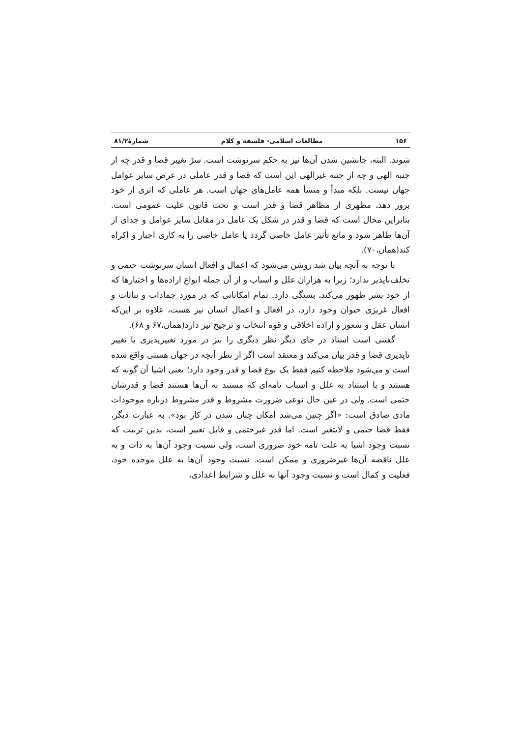۱۵۶ مطالعات اسلامی- فلسفه و کلام شمارۀ۸۱/۲
شوند. البته، جانشین شدن آن‌ها نیز به حکم سرنوشت است. سرّ تغییر قضا و قدر چه از جنبه الهی و چه از جنبه غیرالهی این است که قضا و قدر عاملی در عرض سایر عوامل جهان نیست. بلکه مبدأ و منشأ همه عامل‌های جهان است. هر عاملی که اثری از خود بروز دهد، مظهری از مظاهر قضا و قدر است و تحت قانون علیت عمومی است. بنابراین محال است که قضا و قدر در شکل یک عامل در مقابل سایر عوامل و جدای از آن‌ها ظاهر شود و مانع تأثیر عامل خاصی گردد یا عامل خاصی را به کاری اجبار و اکراه کند(همان،۷۰).
با توجه به آنچه بیان شد روشن می‌شود که اعمال و افعال انسان سرنوشت حتمی و تخلف‌ناپذیر ندارد؛ زیرا به هزاران علل و اسباب و از آن جمله انواع اراده‌ها و اختیارها که از خود بشر ظهور می‌کند، بستگی دارد. تمام امکاناتی که در مورد جمادات و نباتات و افعال غریزی حیوان وجود دارد، در افعال و اعمال انسان نیز هست، علاوه بر این‌که انسان عقل و شعور و اراده اخلاقی و قوه انتخاب و ترجیح نیز دارد(همان،۶۷ و ۶۸).
گفتنی است استاد در جای دیگر نظر دیگری را نیز در مورد تغییرپذیری یا تغییر ناپذیری قضا و قدر بیان می‌کند و معتقد است اگر از نظر آنچه در جهان هستی واقع شده است و می‌شود ملاحظه کنیم فقط یک نوع قضا و قدر وجود دارد؛ یعنی اشیا آن گونه که هستند و با استناد به علل و اسباب تامه‌ای که مستند به آن‌ها هستند قضا و قدرشان حتمی است. ولی در عین حال نوعی ضرورت مشروط و قدر مشروط درباره موجودات مادی صادق است: «اگر چنین می‌شد امکان چنان شدن در کار بود». به عبارت دیگر، فقط قضا حتمی و لایتغیر است. اما قدر غیرحتمی و قابل تغییر است، بدین تربیت که نسبت وجود اشیا به علت تامه خود ضروری است، ولی نسبت وجود آن‌ها به ذات و به علل ناقصه آن‌ها غیرضروری و ممکن است. نسبت وجود آن‌ها به علل موجده خود، فعلیت و کمال است و نسبت وجود آنها به علل و شرایط اعدادی،